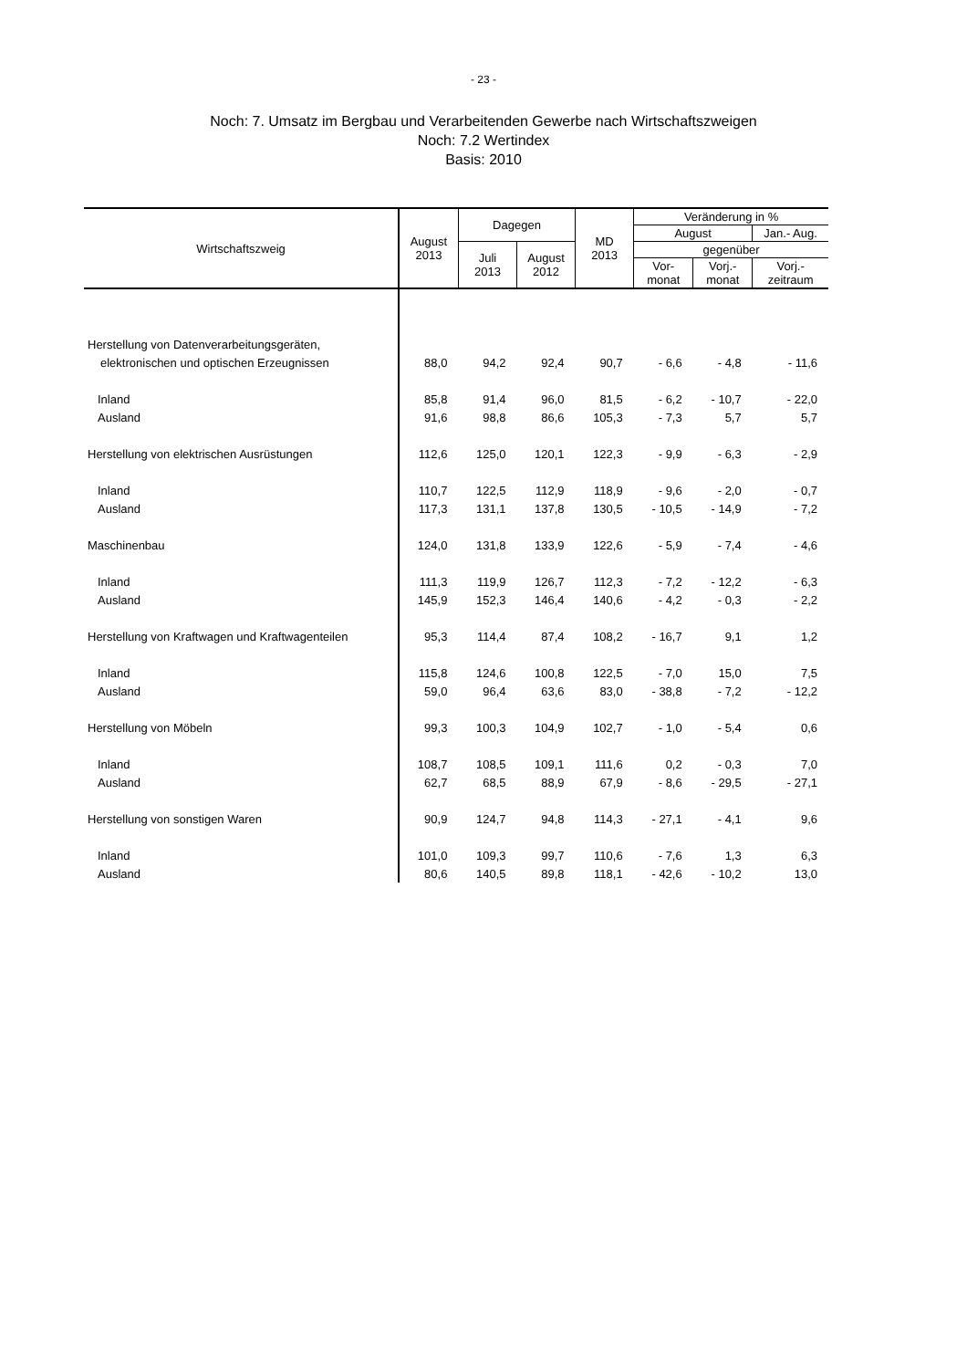- 23 -
Noch: 7. Umsatz im Bergbau und Verarbeitenden Gewerbe nach Wirtschaftszweigen
Noch: 7.2 Wertindex
Basis: 2010
| Wirtschaftszweig | August 2013 | Dagegen | | MD 2013 | Veränderung in % | | |
| --- | --- | --- | --- | --- | --- | --- | --- |
| | | | | | August | | Jan.- Aug. |
| | | Juli 2013 | August 2012 | | gegenüber | | |
| | | | | | Vor- monat | Vorj.- monat | Vorj.- zeitraum |
| Herstellung von Datenverarbeitungsgeräten, | | | | | | | |
| elektronischen und optischen Erzeugnissen | 88,0 | 94,2 | 92,4 | 90,7 | - 6,6 | - 4,8 | - 11,6 |
| Inland | 85,8 | 91,4 | 96,0 | 81,5 | - 6,2 | - 10,7 | - 22,0 |
| Ausland | 91,6 | 98,8 | 86,6 | 105,3 | - 7,3 | 5,7 | 5,7 |
| Herstellung von elektrischen Ausrüstungen | 112,6 | 125,0 | 120,1 | 122,3 | - 9,9 | - 6,3 | - 2,9 |
| Inland | 110,7 | 122,5 | 112,9 | 118,9 | - 9,6 | - 2,0 | - 0,7 |
| Ausland | 117,3 | 131,1 | 137,8 | 130,5 | - 10,5 | - 14,9 | - 7,2 |
| Maschinenbau | 124,0 | 131,8 | 133,9 | 122,6 | - 5,9 | - 7,4 | - 4,6 |
| Inland | 111,3 | 119,9 | 126,7 | 112,3 | - 7,2 | - 12,2 | - 6,3 |
| Ausland | 145,9 | 152,3 | 146,4 | 140,6 | - 4,2 | - 0,3 | - 2,2 |
| Herstellung von Kraftwagen und Kraftwagenteilen | 95,3 | 114,4 | 87,4 | 108,2 | - 16,7 | 9,1 | 1,2 |
| Inland | 115,8 | 124,6 | 100,8 | 122,5 | - 7,0 | 15,0 | 7,5 |
| Ausland | 59,0 | 96,4 | 63,6 | 83,0 | - 38,8 | - 7,2 | - 12,2 |
| Herstellung von Möbeln | 99,3 | 100,3 | 104,9 | 102,7 | - 1,0 | - 5,4 | 0,6 |
| Inland | 108,7 | 108,5 | 109,1 | 111,6 | 0,2 | - 0,3 | 7,0 |
| Ausland | 62,7 | 68,5 | 88,9 | 67,9 | - 8,6 | - 29,5 | - 27,1 |
| Herstellung von sonstigen Waren | 90,9 | 124,7 | 94,8 | 114,3 | - 27,1 | - 4,1 | 9,6 |
| Inland | 101,0 | 109,3 | 99,7 | 110,6 | - 7,6 | 1,3 | 6,3 |
| Ausland | 80,6 | 140,5 | 89,8 | 118,1 | - 42,6 | - 10,2 | 13,0 |